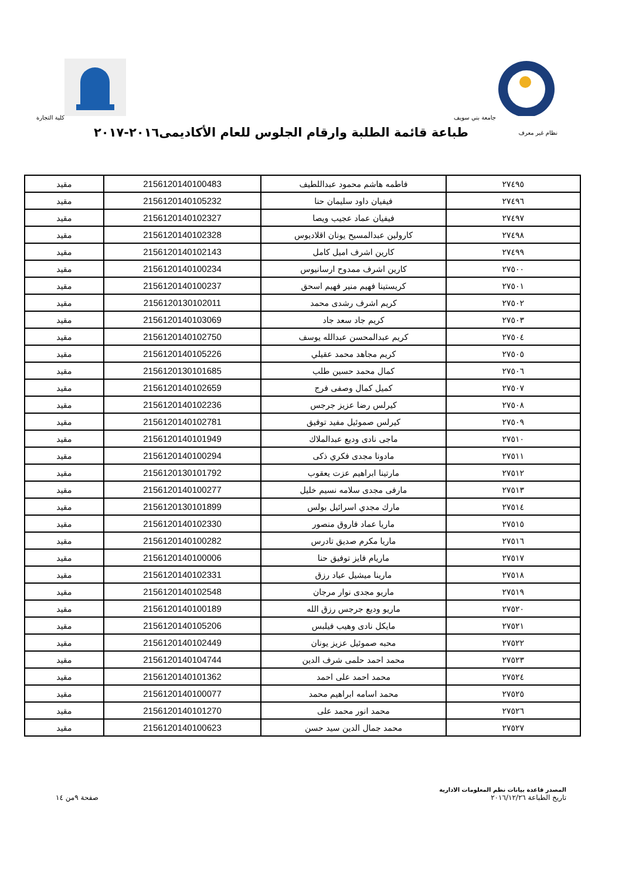جامعة بني سويف كلية التجارة
نظام غير معرف
طباعة قائمة الطلبة وارقام الجلوس للعام الأكاديمى٢٠١٦-٢٠١٧
| ٢٧٤٩٥ | فاطمه هاشم محمود عبداللطيف | 2156120140100483 | مقيد |
| ٢٧٤٩٦ | فيفيان داود سليمان حنا | 2156120140105232 | مقيد |
| ٢٧٤٩٧ | فيفيان عماد عجيب ويصا | 2156120140102327 | مقيد |
| ٢٧٤٩٨ | كارولين عبدالمسيح يونان اقلاديوس | 2156120140102328 | مقيد |
| ٢٧٤٩٩ | كارين اشرف اميل كامل | 2156120140102143 | مقيد |
| ٢٧٥٠٠ | كارين اشرف ممدوح ارسانيوس | 2156120140100234 | مقيد |
| ٢٧٥٠١ | كريستينا فهيم منير فهيم اسحق | 2156120140100237 | مقيد |
| ٢٧٥٠٢ | كريم اشرف رشدى محمد | 2156120130102011 | مقيد |
| ٢٧٥٠٣ | كريم جاد سعد جاد | 2156120140103069 | مقيد |
| ٢٧٥٠٤ | كريم عبدالمحسن عبدالله يوسف | 2156120140102750 | مقيد |
| ٢٧٥٠٥ | كريم مجاهد محمد عقيلي | 2156120140105226 | مقيد |
| ٢٧٥٠٦ | كمال محمد حسين طلب | 2156120130101685 | مقيد |
| ٢٧٥٠٧ | كميل كمال وصفى فرج | 2156120140102659 | مقيد |
| ٢٧٥٠٨ | كيرلس رضا عزيز جرجس | 2156120140102236 | مقيد |
| ٢٧٥٠٩ | كيرلس صموئيل مفيد توفيق | 2156120140102781 | مقيد |
| ٢٧٥١٠ | ماجى نادى وديع عبدالملاك | 2156120140101949 | مقيد |
| ٢٧٥١١ | مادونا مجدى فكري ذكى | 2156120140100294 | مقيد |
| ٢٧٥١٢ | مارتينا ابراهيم عزت يعقوب | 2156120130101792 | مقيد |
| ٢٧٥١٣ | مارفى مجدى سلامه نسيم خليل | 2156120140100277 | مقيد |
| ٢٧٥١٤ | مارك مجدي اسرائيل بولس | 2156120130101899 | مقيد |
| ٢٧٥١٥ | ماريا عماد فاروق منصور | 2156120140102330 | مقيد |
| ٢٧٥١٦ | ماريا مكرم صديق تادرس | 2156120140100282 | مقيد |
| ٢٧٥١٧ | ماريام فايز توفيق حنا | 2156120140100006 | مقيد |
| ٢٧٥١٨ | مارينا ميشيل عياد رزق | 2156120140102331 | مقيد |
| ٢٧٥١٩ | ماريو مجدى نوار مرجان | 2156120140102548 | مقيد |
| ٢٧٥٢٠ | ماريو وديع جرجس رزق الله | 2156120140100189 | مقيد |
| ٢٧٥٢١ | مايكل نادى وهيب فيلبس | 2156120140105206 | مقيد |
| ٢٧٥٢٢ | محبه صموئيل عزيز يونان | 2156120140102449 | مقيد |
| ٢٧٥٢٣ | محمد احمد حلمى شرف الدين | 2156120140104744 | مقيد |
| ٢٧٥٢٤ | محمد احمد على احمد | 2156120140101362 | مقيد |
| ٢٧٥٢٥ | محمد اسامه ابراهيم محمد | 2156120140100077 | مقيد |
| ٢٧٥٢٦ | محمد انور محمد على | 2156120140101270 | مقيد |
| ٢٧٥٢٧ | محمد جمال الدين سيد حسن | 2156120140100623 | مقيد |
المصدر قاعدة بيانات نظم المعلومات الادارية
تاريخ الطباعة ٢٠١٦/١٢/٢٦
صفحة ٩من ١٤